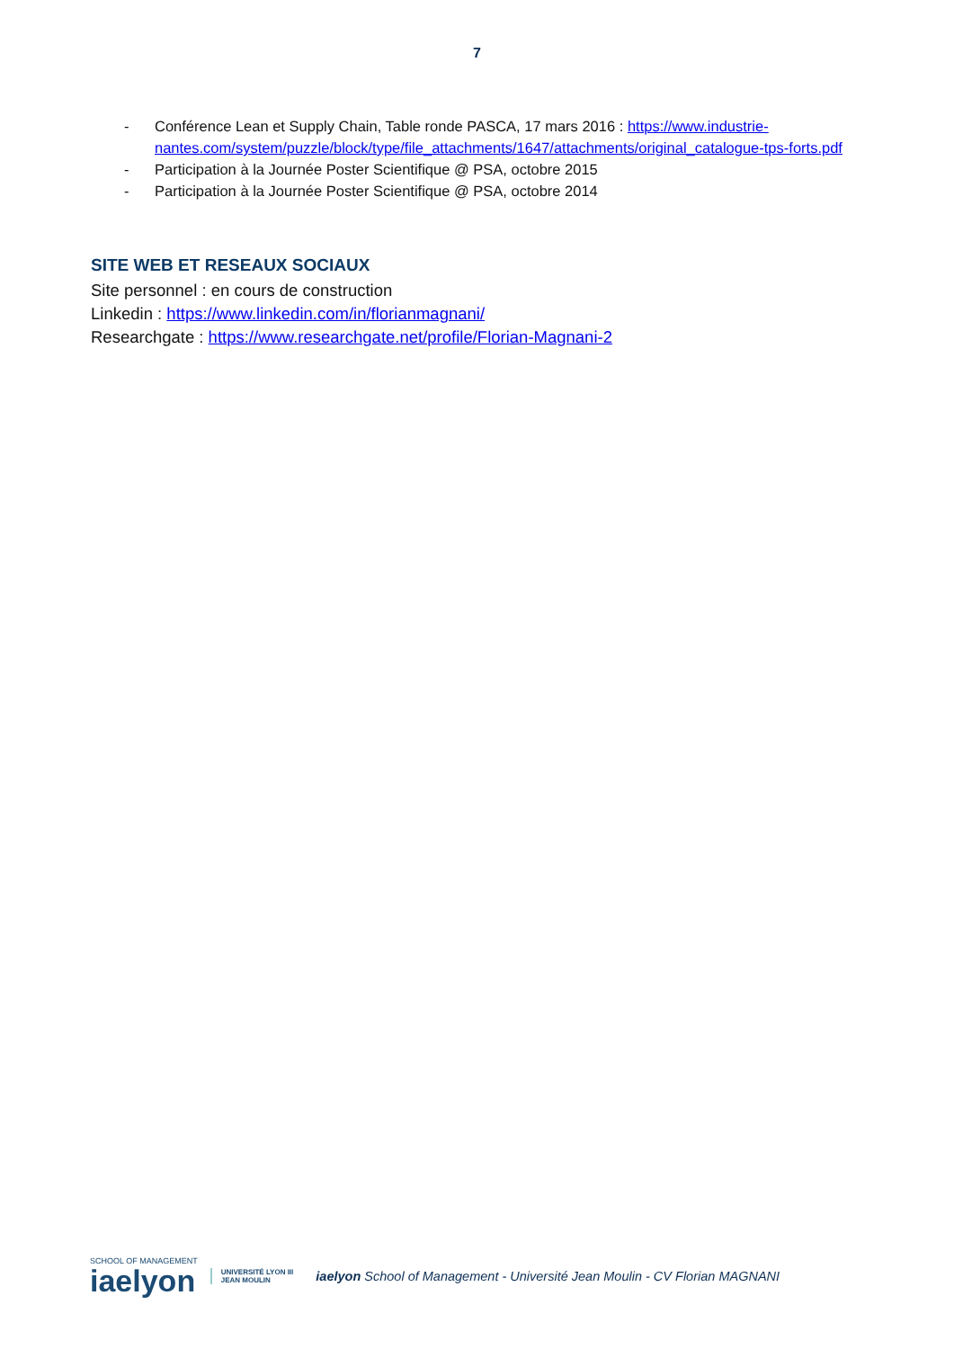7
- Conférence Lean et Supply Chain, Table ronde PASCA, 17 mars 2016 : https://www.industrie-nantes.com/system/puzzle/block/type/file_attachments/1647/attachments/original_catalogue-tps-forts.pdf
- Participation à la Journée Poster Scientifique @ PSA, octobre 2015
- Participation à la Journée Poster Scientifique @ PSA, octobre 2014
SITE WEB ET RESEAUX SOCIAUX
Site personnel : en cours de construction
Linkedin : https://www.linkedin.com/in/florianmagnani/
Researchgate : https://www.researchgate.net/profile/Florian-Magnani-2
SCHOOL OF MANAGEMENT
iaelyon
UNIVERSITÉ LYON III
JEAN MOULIN
iaelyon School of Management - Université Jean Moulin - CV Florian MAGNANI